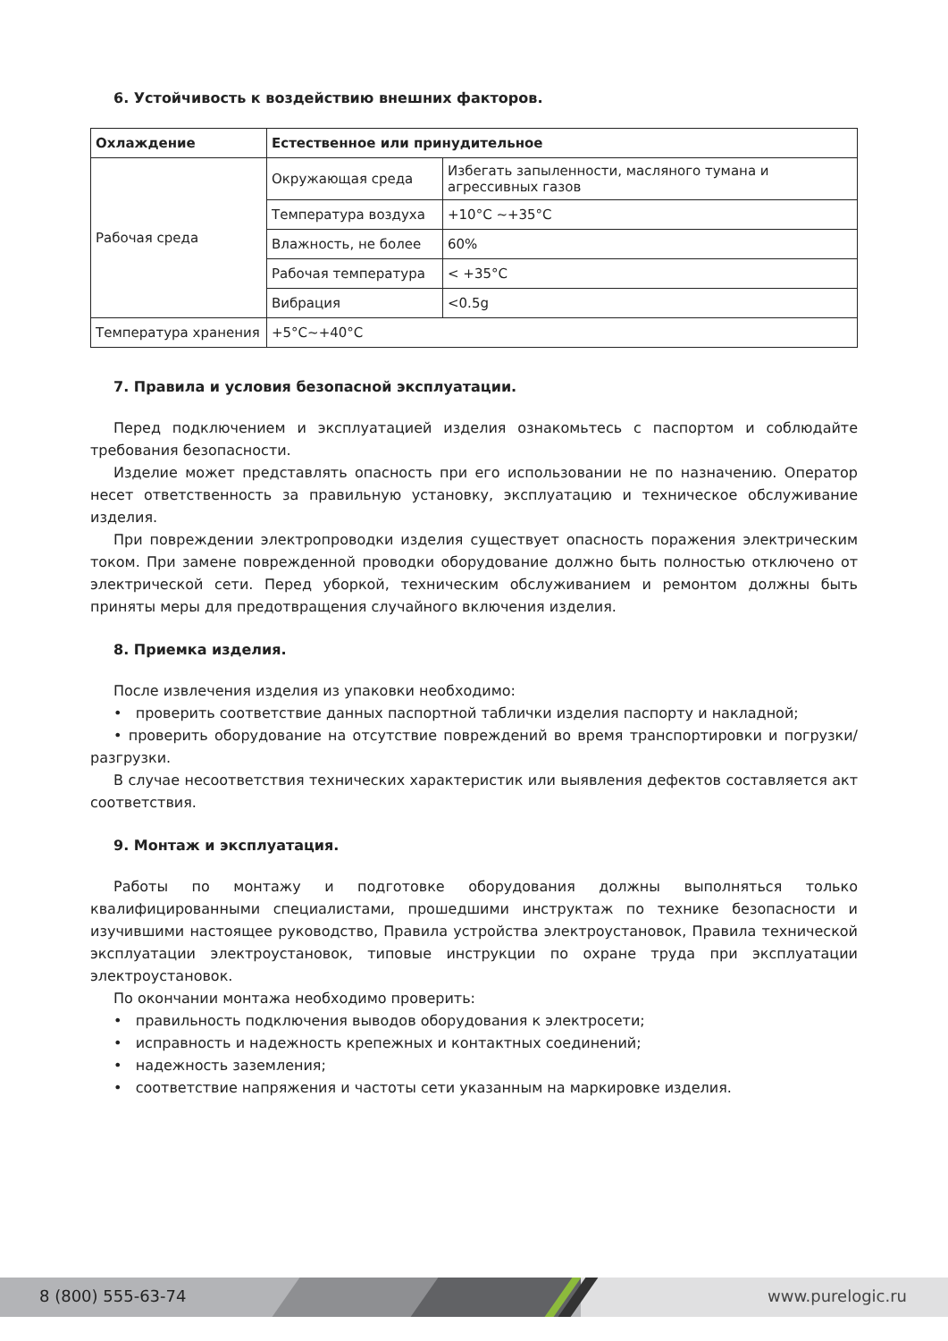6. Устойчивость к воздействию внешних факторов.
| Охлаждение | Естественное или принудительное | |
| Рабочая среда | Окружающая среда | Избегать запыленности, масляного тумана и агрессивных газов |
| | Температура воздуха | +10°C ~+35°C |
| | Влажность, не более | 60% |
| | Рабочая температура | < +35°C |
| | Вибрация | <0.5g |
| Температура хранения | +5°C~+40°C | |
7. Правила и условия безопасной эксплуатации.
Перед подключением и эксплуатацией изделия ознакомьтесь с паспортом и соблюдайте требования безопасности.
Изделие может представлять опасность при его использовании не по назначению. Оператор несет ответственность за правильную установку, эксплуатацию и техническое обслуживание изделия.
При повреждении электропроводки изделия существует опасность поражения электрическим током. При замене поврежденной проводки оборудование должно быть полностью отключено от электрической сети. Перед уборкой, техническим обслуживанием и ремонтом должны быть приняты меры для предотвращения случайного включения изделия.
8. Приемка изделия.
После извлечения изделия из упаковки необходимо:
• проверить соответствие данных паспортной таблички изделия паспорту и накладной;
• проверить оборудование на отсутствие повреждений во время транспортировки и погрузки/разгрузки.
В случае несоответствия технических характеристик или выявления дефектов составляется акт соответствия.
9. Монтаж и эксплуатация.
Работы по монтажу и подготовке оборудования должны выполняться только квалифицированными специалистами, прошедшими инструктаж по технике безопасности и изучившими настоящее руководство, Правила устройства электроустановок, Правила технической эксплуатации электроустановок, типовые инструкции по охране труда при эксплуатации электроустановок.
По окончании монтажа необходимо проверить:
• правильность подключения выводов оборудования к электросети;
• исправность и надежность крепежных и контактных соединений;
• надежность заземления;
• соответствие напряжения и частоты сети указанным на маркировке изделия.
8 (800) 555-63-74 www.purelogic.ru